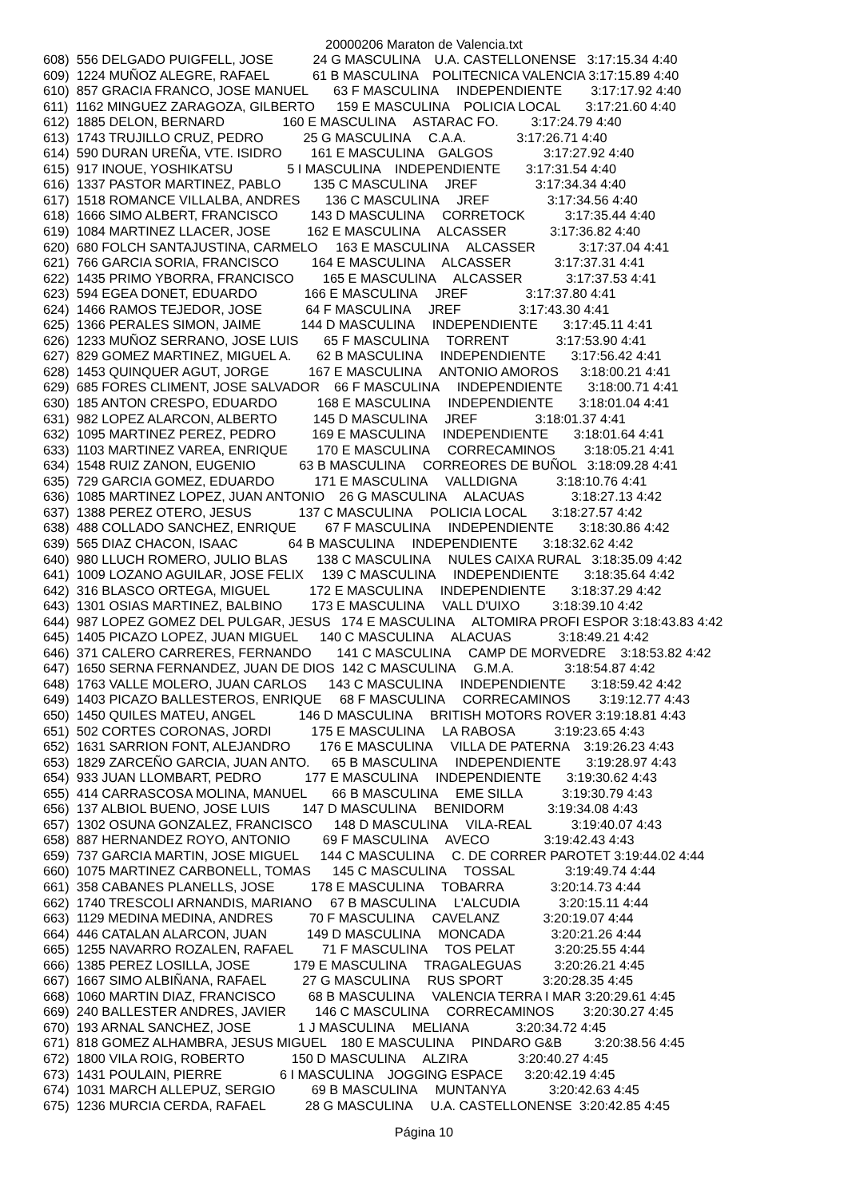20000206 Maraton de Valencia.txt
608)  556 DELGADO PUIGFELL, JOSE           24 G MASCULINA    U.A. CASTELLONENSE   3:17:15.34 4:40
609)  1224 MUÑOZ ALEGRE, RAFAEL            61 B MASCULINA    POLITECNICA VALENCIA 3:17:15.89 4:40
610)  857 GRACIA FRANCO, JOSE MANUEL       63 F MASCULINA     INDEPENDIENTE        3:17:17.92 4:40
611)  1162 MINGUEZ ZARAGOZA, GILBERTO      159 E MASCULINA    POLICIA LOCAL       3:17:21.60 4:40
612)  1885 DELON, BERNARD                160 E MASCULINA     ASTARAC FO.         3:17:24.79 4:40
613)  1743 TRUJILLO CRUZ, PEDRO           25 G MASCULINA     C.A.A.              3:17:26.71 4:40
614)  590 DURAN UREÑA, VTE. ISIDRO        161 E MASCULINA    GALGOS              3:17:27.92 4:40
615)  917 INOUE, YOSHIKATSU               5 I MASCULINA    INDEPENDIENTE       3:17:31.54 4:40
616)  1337 PASTOR MARTINEZ, PABLO         135 C MASCULINA     JREF                3:17:34.34 4:40
617)  1518 ROMANCE VILLALBA, ANDRES       136 C MASCULINA     JREF                3:17:34.56 4:40
618)  1666 SIMO ALBERT, FRANCISCO         143 D MASCULINA     CORRETOCK           3:17:35.44 4:40
619)  1084 MARTINEZ LLACER, JOSE          162 E MASCULINA     ALCASSER            3:17:36.82 4:40
620)  680 FOLCH SANTAJUSTINA, CARMELO     163 E MASCULINA     ALCASSER            3:17:37.04 4:41
621)  766 GARCIA SORIA, FRANCISCO         164 E MASCULINA     ALCASSER            3:17:37.31 4:41
622)  1435 PRIMO YBORRA, FRANCISCO        165 E MASCULINA     ALCASSER            3:17:37.53 4:41
623)  594 EGEA DONET, EDUARDO             166 E MASCULINA     JREF                3:17:37.80 4:41
624)  1466 RAMOS TEJEDOR, JOSE            64 F MASCULINA     JREF                3:17:43.30 4:41
625)  1366 PERALES SIMON, JAIME           144 D MASCULINA     INDEPENDIENTE       3:17:45.11 4:41
626)  1233 MUÑOZ SERRANO, JOSE LUIS       65 F MASCULINA     TORRENT             3:17:53.90 4:41
627)  829 GOMEZ MARTINEZ, MIGUEL A.       62 B MASCULINA     INDEPENDIENTE       3:17:56.42 4:41
628)  1453 QUINQUER AGUT, JORGE           167 E MASCULINA     ANTONIO AMOROS      3:18:00.21 4:41
629)  685 FORES CLIMENT, JOSE SALVADOR    66 F MASCULINA     INDEPENDIENTE       3:18:00.71 4:41
630)  185 ANTON CRESPO, EDUARDO           168 E MASCULINA     INDEPENDIENTE       3:18:01.04 4:41
631)  982 LOPEZ ALARCON, ALBERTO          145 D MASCULINA     JREF                3:18:01.37 4:41
632)  1095 MARTINEZ PEREZ, PEDRO          169 E MASCULINA     INDEPENDIENTE       3:18:01.64 4:41
633)  1103 MARTINEZ VAREA, ENRIQUE        170 E MASCULINA     CORRECAMINOS        3:18:05.21 4:41
634)  1548 RUIZ ZANON, EUGENIO            63 B MASCULINA     CORREORES DE BUÑOL   3:18:09.28 4:41
635)  729 GARCIA GOMEZ, EDUARDO           171 E MASCULINA     VALLDIGNA           3:18:10.76 4:41
636)  1085 MARTINEZ LOPEZ, JUAN ANTONIO    26 G MASCULINA     ALACUAS             3:18:27.13 4:42
637)  1388 PEREZ OTERO, JESUS             137 C MASCULINA     POLICIA LOCAL       3:18:27.57 4:42
638)  488 COLLADO SANCHEZ, ENRIQUE        67 F MASCULINA     INDEPENDIENTE       3:18:30.86 4:42
639)  565 DIAZ CHACON, ISAAC              64 B MASCULINA     INDEPENDIENTE       3:18:32.62 4:42
640)  980 LLUCH ROMERO, JULIO BLAS        138 C MASCULINA     NULES CAIXA RURAL   3:18:35.09 4:42
641)  1009 LOZANO AGUILAR, JOSE FELIX     139 C MASCULINA     INDEPENDIENTE       3:18:35.64 4:42
642)  316 BLASCO ORTEGA, MIGUEL           172 E MASCULINA     INDEPENDIENTE       3:18:37.29 4:42
643)  1301 OSIAS MARTINEZ, BALBINO        173 E MASCULINA     VALL D'UIXO         3:18:39.10 4:42
644)  987 LOPEZ GOMEZ DEL PULGAR, JESUS   174 E MASCULINA     ALTOMIRA PROFI ESPOR 3:18:43.83 4:42
645)  1405 PICAZO LOPEZ, JUAN MIGUEL      140 C MASCULINA     ALACUAS             3:18:49.21 4:42
646)  371 CALERO CARRERES, FERNANDO       141 C MASCULINA     CAMP DE MORVEDRE    3:18:53.82 4:42
647)  1650 SERNA FERNANDEZ, JUAN DE DIOS  142 C MASCULINA     G.M.A.              3:18:54.87 4:42
648)  1763 VALLE MOLERO, JUAN CARLOS      143 C MASCULINA     INDEPENDIENTE       3:18:59.42 4:42
649)  1403 PICAZO BALLESTEROS, ENRIQUE     68 F MASCULINA     CORRECAMINOS        3:19:12.77 4:43
650)  1450 QUILES MATEU, ANGEL            146 D MASCULINA     BRITISH MOTORS ROVER 3:19:18.81 4:43
651)  502 CORTES CORONAS, JORDI           175 E MASCULINA     LA RABOSA           3:19:23.65 4:43
652)  1631 SARRION FONT, ALEJANDRO        176 E MASCULINA     VILLA DE PATERNA    3:19:26.23 4:43
653)  1829 ZARCEÑO GARCIA, JUAN ANTO.      65 B MASCULINA     INDEPENDIENTE       3:19:28.97 4:43
654)  933 JUAN LLOMBART, PEDRO            177 E MASCULINA     INDEPENDIENTE       3:19:30.62 4:43
655)  414 CARRASCOSA MOLINA, MANUEL       66 B MASCULINA     EME SILLA           3:19:30.79 4:43
656)  137 ALBIOL BUENO, JOSE LUIS         147 D MASCULINA     BENIDORM            3:19:34.08 4:43
657)  1302 OSUNA GONZALEZ, FRANCISCO      148 D MASCULINA     VILA-REAL           3:19:40.07 4:43
658)  887 HERNANDEZ ROYO, ANTONIO         69 F MASCULINA     AVECO               3:19:42.43 4:43
659)  737 GARCIA MARTIN, JOSE MIGUEL      144 C MASCULINA     C. DE CORRER PAROTET 3:19:44.02 4:44
660)  1075 MARTINEZ CARBONELL, TOMAS      145 C MASCULINA     TOSSAL              3:19:49.74 4:44
661)  358 CABANES PLANELLS, JOSE          178 E MASCULINA     TOBARRA             3:20:14.73 4:44
662)  1740 TRESCOLI ARNANDIS, MARIANO     67 B MASCULINA     L'ALCUDIA           3:20:15.11 4:44
663)  1129 MEDINA MEDINA, ANDRES          70 F MASCULINA     CAVELANZ            3:20:19.07 4:44
664)  446 CATALAN ALARCON, JUAN           149 D MASCULINA     MONCADA             3:20:21.26 4:44
665)  1255 NAVARRO ROZALEN, RAFAEL        71 F MASCULINA     TOS PELAT           3:20:25.55 4:44
666)  1385 PEREZ LOSILLA, JOSE            179 E MASCULINA     TRAGALEGUAS         3:20:26.21 4:45
667)  1667 SIMO ALBIÑANA, RAFAEL          27 G MASCULINA     RUS SPORT           3:20:28.35 4:45
668)  1060 MARTIN DIAZ, FRANCISCO         68 B MASCULINA     VALENCIA TERRA I MAR 3:20:29.61 4:45
669)  240 BALLESTER ANDRES, JAVIER        146 C MASCULINA     CORRECAMINOS        3:20:30.27 4:45
670)  193 ARNAL SANCHEZ, JOSE             1 J MASCULINA     MELIANA             3:20:34.72 4:45
671)  818 GOMEZ ALHAMBRA, JESUS MIGUEL    180 E MASCULINA     PINDARO G&B         3:20:38.56 4:45
672)  1800 VILA ROIG, ROBERTO             150 D MASCULINA     ALZIRA              3:20:40.27 4:45
673)  1431 POULAIN, PIERRE                6 I MASCULINA    JOGGING ESPACE      3:20:42.19 4:45
674)  1031 MARCH ALLEPUZ, SERGIO          69 B MASCULINA     MUNTANYA            3:20:42.63 4:45
675)  1236 MURCIA CERDA, RAFAEL           28 G MASCULINA     U.A. CASTELLONENSE  3:20:42.85 4:45
Página 10